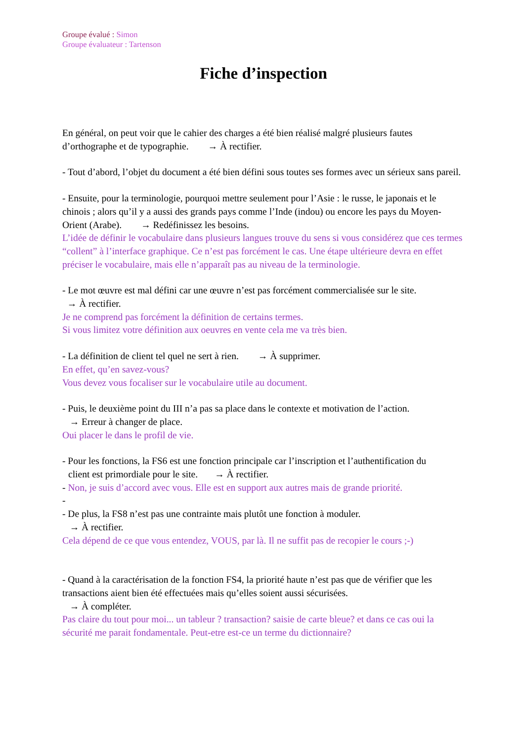Groupe évalué : Simon
Groupe évaluateur : Tartenson
Fiche d’inspection
En général, on peut voir que le cahier des charges a été bien réalisé malgré plusieurs fautes d’orthographe et de typographie. → À rectifier.
- Tout d’abord, l’objet du document a été bien défini sous toutes ses formes avec un sérieux sans pareil.
- Ensuite, pour la terminologie, pourquoi mettre seulement pour l’Asie : le russe, le japonais et le chinois ; alors qu’il y a aussi des grands pays comme l’Inde (indou) ou encore les pays du Moyen-Orient (Arabe). → Redéfinissez les besoins.
L’idée de définir le vocabulaire dans plusieurs langues trouve du sens si vous considérez que ces termes “collent” à l’interface graphique. Ce n’est pas forcément le cas. Une étape ultérieure devra en effet préciser le vocabulaire, mais elle n’apparaît pas au niveau de la terminologie.
- Le mot œuvre est mal défini car une œuvre n’est pas forcément commercialisée sur le site.
→ À rectifier.
Je ne comprend pas forcément la définition de certains termes.
Si vous limitez votre définition aux oeuvres en vente cela me va très bien.
- La définition de client tel quel ne sert à rien. → À supprimer.
En effet, qu’en savez-vous?
Vous devez vous focaliser sur le vocabulaire utile au document.
- Puis, le deuxième point du III n’a pas sa place dans le contexte et motivation de l’action.
→ Erreur à changer de place.
Oui placer le dans le profil de vie.
- Pour les fonctions, la FS6 est une fonction principale car l’inscription et l’authentification du
client est primordiale pour le site. → À rectifier.
- Non, je suis d’accord avec vous. Elle est en support aux autres mais de grande priorité.
-
- De plus, la FS8 n’est pas une contrainte mais plutôt une fonction à moduler.
→ À rectifier.
Cela dépend de ce que vous entendez, VOUS, par là. Il ne suffit pas de recopier le cours ;-)
- Quand à la caractérisation de la fonction FS4, la priorité haute n’est pas que de vérifier que les transactions aient bien été effectuées mais qu’elles soient aussi sécurisées.
→ À compléter.
Pas claire du tout pour moi... un tableur ? transaction? saisie de carte bleue? et dans ce cas oui la sécurité me parait fondamentale. Peut-etre est-ce un terme du dictionnaire?